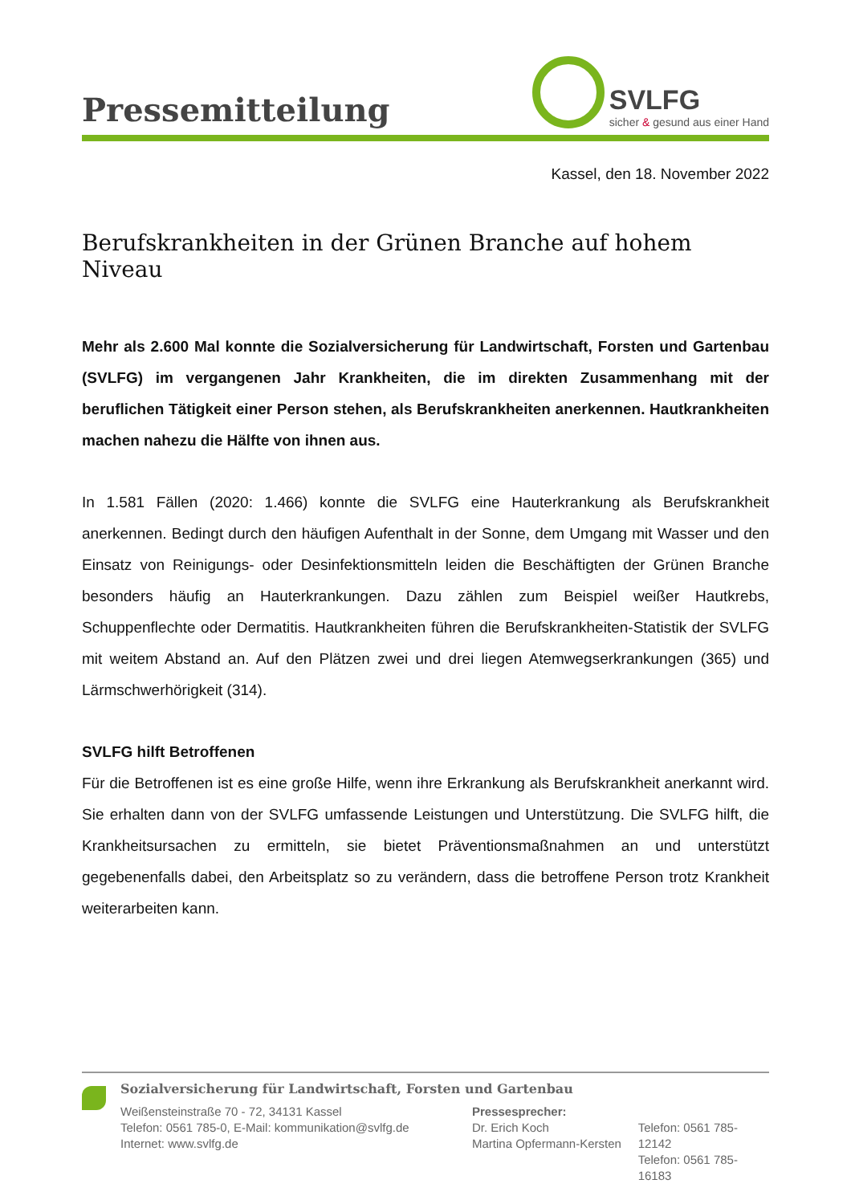Pressemitteilung
SVLFG
sicher & gesund aus einer Hand
Kassel, den 18. November 2022
Berufskrankheiten in der Grünen Branche auf hohem Niveau
Mehr als 2.600 Mal konnte die Sozialversicherung für Landwirtschaft, Forsten und Gartenbau (SVLFG) im vergangenen Jahr Krankheiten, die im direkten Zusammenhang mit der beruflichen Tätigkeit einer Person stehen, als Berufskrankheiten anerkennen. Hautkrankheiten machen nahezu die Hälfte von ihnen aus.
In 1.581 Fällen (2020: 1.466) konnte die SVLFG eine Hauterkrankung als Berufskrankheit anerkennen. Bedingt durch den häufigen Aufenthalt in der Sonne, dem Umgang mit Wasser und den Einsatz von Reinigungs- oder Desinfektionsmitteln leiden die Beschäftigten der Grünen Branche besonders häufig an Hauterkrankungen. Dazu zählen zum Beispiel weißer Hautkrebs, Schuppenflechte oder Dermatitis. Hautkrankheiten führen die Berufskrankheiten-Statistik der SVLFG mit weitem Abstand an. Auf den Plätzen zwei und drei liegen Atemwegserkrankungen (365) und Lärmschwerhörigkeit (314).
SVLFG hilft Betroffenen
Für die Betroffenen ist es eine große Hilfe, wenn ihre Erkrankung als Berufskrankheit anerkannt wird. Sie erhalten dann von der SVLFG umfassende Leistungen und Unterstützung. Die SVLFG hilft, die Krankheitsursachen zu ermitteln, sie bietet Präventionsmaßnahmen an und unterstützt gegebenenfalls dabei, den Arbeitsplatz so zu verändern, dass die betroffene Person trotz Krankheit weiterarbeiten kann.
Sozialversicherung für Landwirtschaft, Forsten und Gartenbau
Weißensteinstraße 70 - 72, 34131 Kassel
Telefon: 0561 785-0, E-Mail: kommunikation@svlfg.de
Internet: www.svlfg.de
Pressesprecher:
Dr. Erich Koch
Martina Opfermann-Kersten
Telefon: 0561 785-12142
Telefon: 0561 785-16183